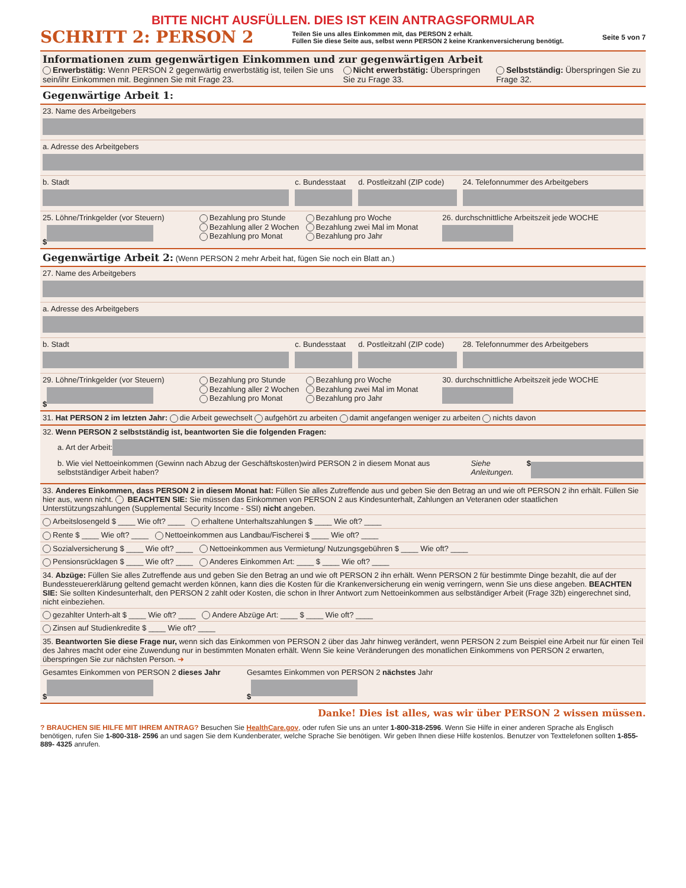BITTE NICHT AUSFÜLLEN. DIES IST KEIN ANTRAGSFORMULAR
SCHRITT 2: PERSON 2 Teilen Sie uns alles Einkommen mit, das PERSON 2 erhält.
Füllen Sie diese Seite aus, selbst wenn PERSON 2 keine Krankenversicherung benötigt. Seite 5 von 7
Informationen zum gegenwärtigen Einkommen und zur gegenwärtigen Arbeit
Erwerbstätig: Wenn PERSON 2 gegenwärtig erwerbstätig ist, teilen Sie uns sein/ihr Einkommen mit. Beginnen Sie mit Frage 23.
Nicht erwerbstätig: Überspringen Sie zu Frage 33.
Selbstständig: Überspringen Sie zu Frage 32.
Gegenwärtige Arbeit 1:
23. Name des Arbeitgebers
a. Adresse des Arbeitgebers
b. Stadt c. Bundesstaat d. Postleitzahl (ZIP code) 24. Telefonnummer des Arbeitgebers
25. Löhne/Trinkgelder (vor Steuern)
$
Bezahlung pro Stunde
Bezahlung aller 2 Wochen
Bezahlung pro Monat
Bezahlung pro Woche
Bezahlung zwei Mal im Monat
Bezahlung pro Jahr
26. durchschnittliche Arbeitszeit jede WOCHE
Gegenwärtige Arbeit 2: (Wenn PERSON 2 mehr Arbeit hat, fügen Sie noch ein Blatt an.)
27. Name des Arbeitgebers
a. Adresse des Arbeitgebers
b. Stadt c. Bundesstaat d. Postleitzahl (ZIP code) 28. Telefonnummer des Arbeitgebers
29. Löhne/Trinkgelder (vor Steuern)
$
Bezahlung pro Stunde
Bezahlung aller 2 Wochen
Bezahlung pro Monat
Bezahlung pro Woche
Bezahlung zwei Mal im Monat
Bezahlung pro Jahr
30. durchschnittliche Arbeitszeit jede WOCHE
31. Hat PERSON 2 im letzten Jahr: die Arbeit gewechselt aufgehört zu arbeiten damit angefangen weniger zu arbeiten nichts davon
32. Wenn PERSON 2 selbstständig ist, beantworten Sie die folgenden Fragen:
a. Art der Arbeit:
b. Wie viel Nettoeinkommen (Gewinn nach Abzug der Geschäftskosten)wird PERSON 2 in diesem Monat aus selbstständiger Arbeit haben? Siehe Anleitungen. $
33. Anderes Einkommen, dass PERSON 2 in diesem Monat hat: Füllen Sie alles Zutreffende aus und geben Sie den Betrag an und wie oft PERSON 2 ihn erhält. Füllen Sie hier aus, wenn nicht. BEACHTEN SIE: Sie müssen das Einkommen von PERSON 2 aus Kindesunterhalt, Zahlungen an Veteranen oder staatlichen Unterstützungszahlungen (Supplemental Security Income - SSI) nicht angeben.
Arbeitslosengeld $ ____ Wie oft? ____ erhaltene Unterhaltszahlungen $ ____ Wie oft? ____
Rente $ ____ Wie oft? ____ Nettoeinkommen aus Landbau/Fischerei $ ____ Wie oft? ____
Sozialversicherung $ ____ Wie oft? ____ Nettoeinkommen aus Vermietung/ Nutzungsgebühren $ ____ Wie oft? ____
Pensionsrücklagen $ ____ Wie oft? ____ Anderes Einkommen Art: ____ $ ____ Wie oft? ____
34. Abzüge: Füllen Sie alles Zutreffende aus und geben Sie den Betrag an und wie oft PERSON 2 ihn erhält. Wenn PERSON 2 für bestimmte Dinge bezahlt, die auf der Bundessteuer­erklärung geltend gemacht werden können, kann dies die Kosten für die Krankenversicherung ein wenig verringern, wenn Sie uns diese angeben. BEACHTEN SIE: Sie sollten Kindesun­terhalt, den PERSON 2 zahlt oder Kosten, die schon in Ihrer Antwort zum Nettoeinkommen aus selbständiger Arbeit (Frage 32b) eingerechnet sind, nicht einbeziehen.
gezahlter Unterh-alt $ ____ Wie oft? ____ Andere Abzüge Art: ____ $ ____ Wie oft? ____
Zinsen auf Studienkredite $ ____ Wie oft? ____
35. Beantworten Sie diese Frage nur, wenn sich das Einkommen von PERSON 2 über das Jahr hinweg verändert, wenn PERSON 2 zum Beispiel eine Arbeit nur für einen Teil des Jahres macht oder eine Zuwendung nur in bestimmten Monaten erhält. Wenn Sie keine Veränderungen des monatlichen Einkommens von PERSON 2 erwarten, überspringen Sie zur nächsten Person. ➜
Gesamtes Einkommen von PERSON 2 dieses Jahr
$
Gesamtes Einkommen von PERSON 2 nächstes Jahr
$
Danke! Dies ist alles, was wir über PERSON 2 wissen müssen.
? BRAUCHEN SIE HILFE MIT IHREM ANTRAG? Besuchen Sie HealthCare.gov, oder rufen Sie uns an unter 1-800-318-2596. Wenn Sie Hilfe in einer anderen Sprache als Englisch benötigen, rufen Sie 1-800-318- 2596 an und sagen Sie dem Kundenberater, welche Sprache Sie benötigen. Wir geben Ihnen diese Hilfe kostenlos. Benutzer von Texttelefonen sollten 1-855-889- 4325 anrufen.